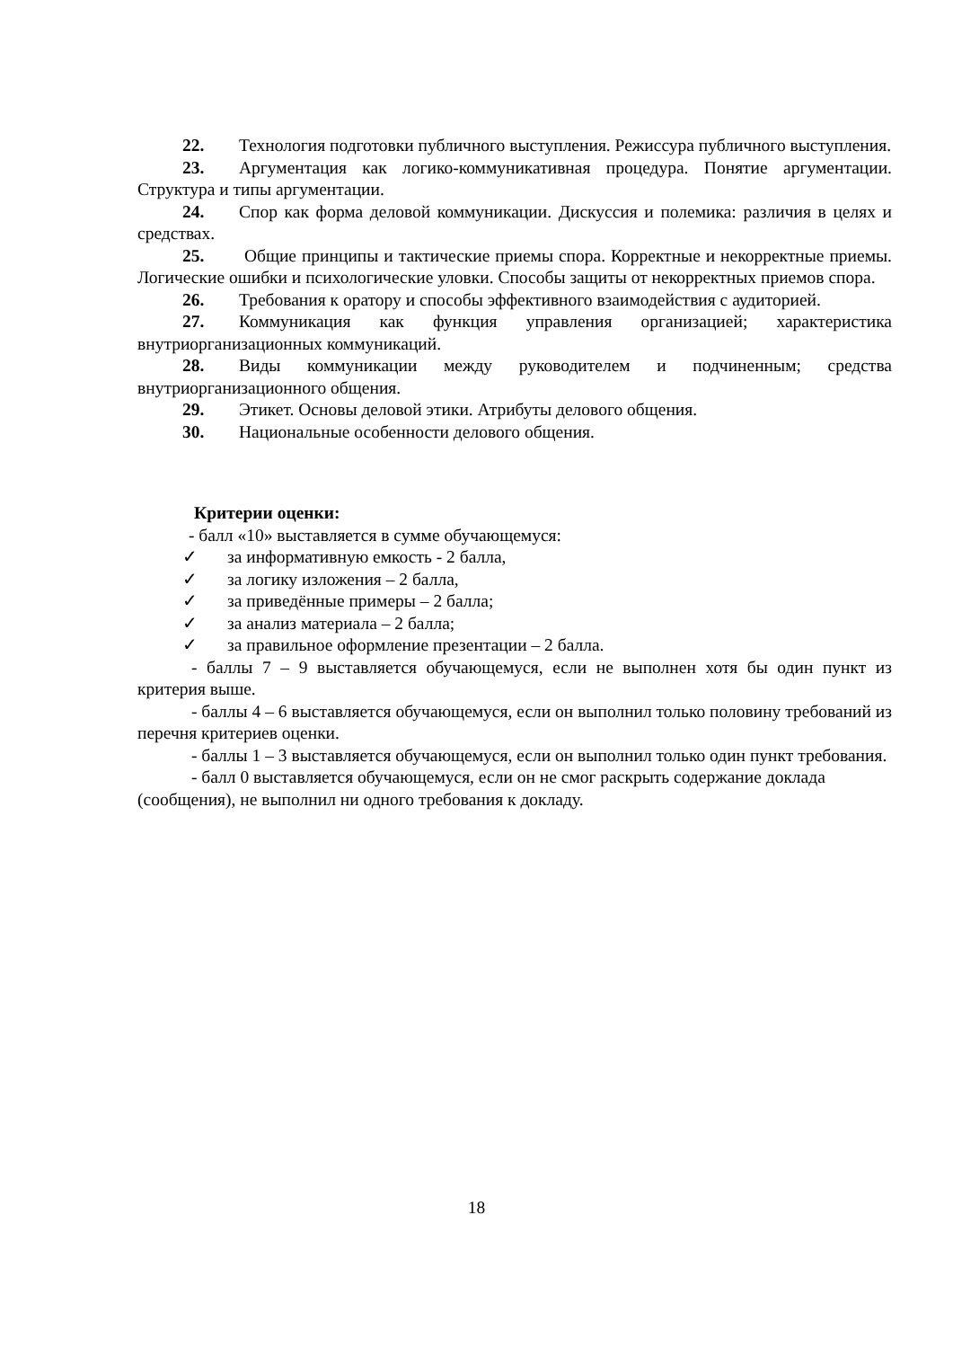22. Технология подготовки публичного выступления. Режиссура публичного выступления.
23. Аргументация как логико-коммуникативная процедура. Понятие аргументации. Структура и типы аргументации.
24. Спор как форма деловой коммуникации. Дискуссия и полемика: различия в целях и средствах.
25. Общие принципы и тактические приемы спора. Корректные и некорректные приемы. Логические ошибки и психологические уловки. Способы защиты от некорректных приемов спора.
26. Требования к оратору и способы эффективного взаимодействия с аудиторией.
27. Коммуникация как функция управления организацией; характеристика внутриорганизационных коммуникаций.
28. Виды коммуникации между руководителем и подчиненным; средства внутриорганизационного общения.
29. Этикет. Основы деловой этики. Атрибуты делового общения.
30. Национальные особенности делового общения.
Критерии оценки:
- балл «10» выставляется в сумме обучающемуся:
✓ за информативную емкость - 2 балла,
✓ за логику изложения – 2 балла,
✓ за приведённые примеры – 2 балла;
✓ за анализ материала – 2 балла;
✓ за правильное оформление презентации – 2 балла.
- баллы 7 – 9 выставляется обучающемуся, если не выполнен хотя бы один пункт из критерия выше.
- баллы 4 – 6 выставляется обучающемуся, если он выполнил только половину требований из перечня критериев оценки.
- баллы 1 – 3 выставляется обучающемуся, если он выполнил только один пункт требования.
- балл 0 выставляется обучающемуся, если он не смог раскрыть содержание доклада (сообщения), не выполнил ни одного требования к докладу.
18